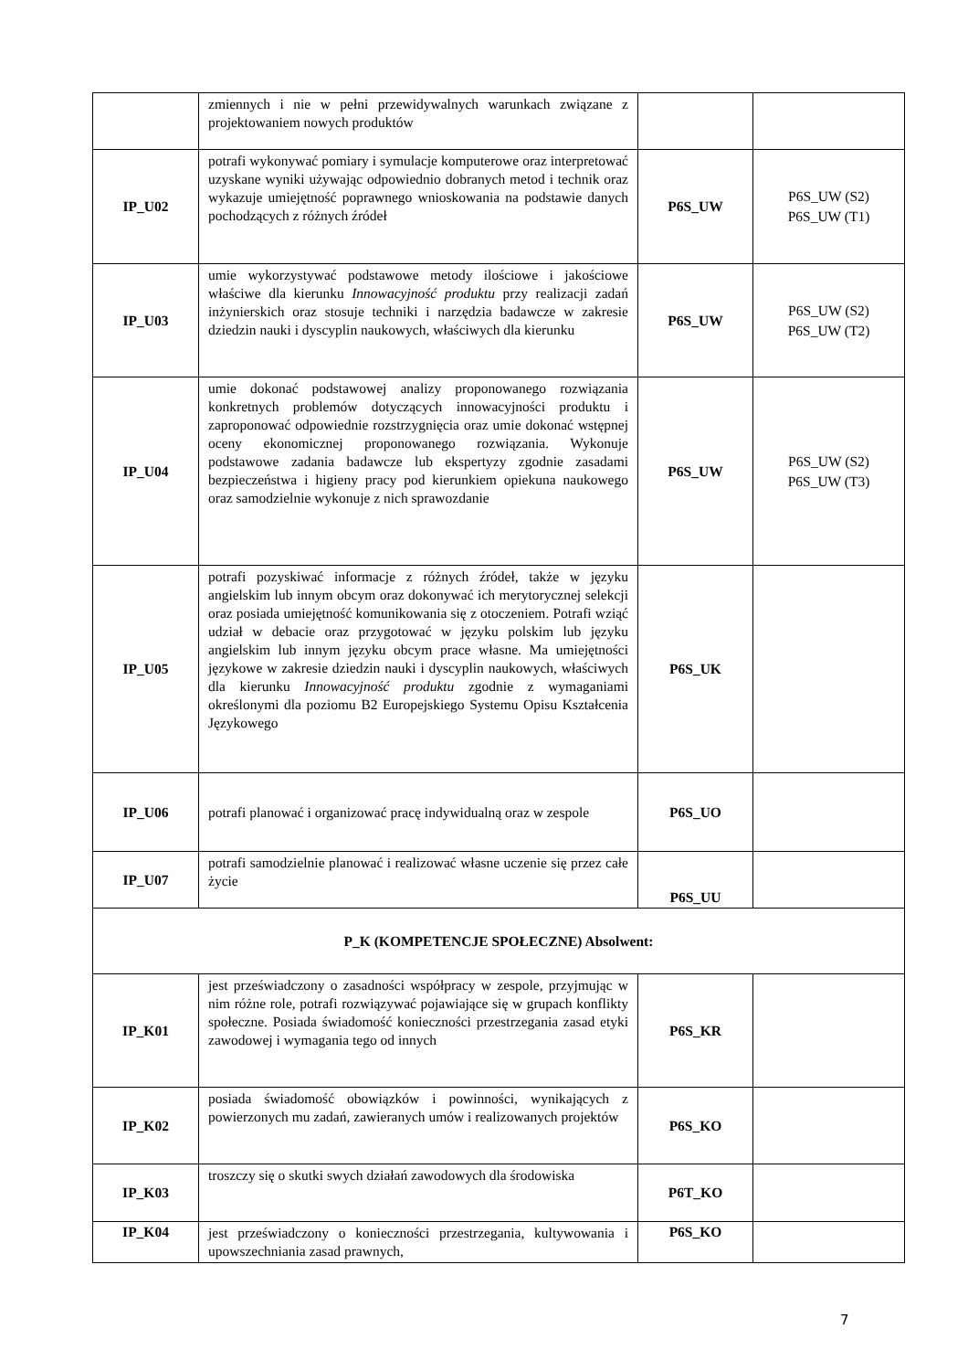| | zmiennych i nie w pełni przewidywalnych warunkach związane z projektowaniem nowych produktów | | |
| IP_U02 | potrafi wykonywać pomiary i symulacje komputerowe oraz interpretować uzyskane wyniki używając odpowiednio dobranych metod i technik oraz wykazuje umiejętność poprawnego wnioskowania na podstawie danych pochodzących z różnych źródeł | P6S_UW | P6S_UW (S2) P6S_UW (T1) |
| IP_U03 | umie wykorzystywać podstawowe metody ilościowe i jakościowe właściwe dla kierunku Innowacyjność produktu przy realizacji zadań inżynierskich oraz stosuje techniki i narzędzia badawcze w zakresie dziedzin nauki i dyscyplin naukowych, właściwych dla kierunku | P6S_UW | P6S_UW (S2) P6S_UW (T2) |
| IP_U04 | umie dokonać podstawowej analizy proponowanego rozwiązania konkretnych problemów dotyczących innowacyjności produktu i zaproponować odpowiednie rozstrzygnięcia oraz umie dokonać wstępnej oceny ekonomicznej proponowanego rozwiązania. Wykonuje podstawowe zadania badawcze lub ekspertyzy zgodnie zasadami bezpieczeństwa i higieny pracy pod kierunkiem opiekuna naukowego oraz samodzielnie wykonuje z nich sprawozdanie | P6S_UW | P6S_UW (S2) P6S_UW (T3) |
| IP_U05 | potrafi pozyskiwać informacje z różnych źródeł, także w języku angielskim lub innym obcym oraz dokonywać ich merytorycznej selekcji oraz posiada umiejętność komunikowania się z otoczeniem. Potrafi wziąć udział w debacie oraz przygotować w języku polskim lub języku angielskim lub innym języku obcym prace własne. Ma umiejętności językowe w zakresie dziedzin nauki i dyscyplin naukowych, właściwych dla kierunku Innowacyjność produktu zgodnie z wymaganiami określonymi dla poziomu B2 Europejskiego Systemu Opisu Kształcenia Językowego | P6S_UK | |
| IP_U06 | potrafi planować i organizować pracę indywidualną oraz w zespole | P6S_UO | |
| IP_U07 | potrafi samodzielnie planować i realizować własne uczenie się przez całe życie | P6S_UU | |
| P_K (KOMPETENCJE SPOŁECZNE) Absolwent: | | | |
| IP_K01 | jest przeświadczony o zasadności współpracy w zespole, przyjmując w nim różne role, potrafi rozwiązywać pojawiające się w grupach konflikty społeczne. Posiada świadomość konieczności przestrzegania zasad etyki zawodowej i wymagania tego od innych | P6S_KR | |
| IP_K02 | posiada świadomość obowiązków i powinności, wynikających z powierzonych mu zadań, zawieranych umów i realizowanych projektów | P6S_KO | |
| IP_K03 | troszczy się o skutki swych działań zawodowych dla środowiska | P6T_KO | |
| IP_K04 | jest przeświadczony o konieczności przestrzegania, kultywowania i upowszechniania zasad prawnych, | P6S_KO | |
7